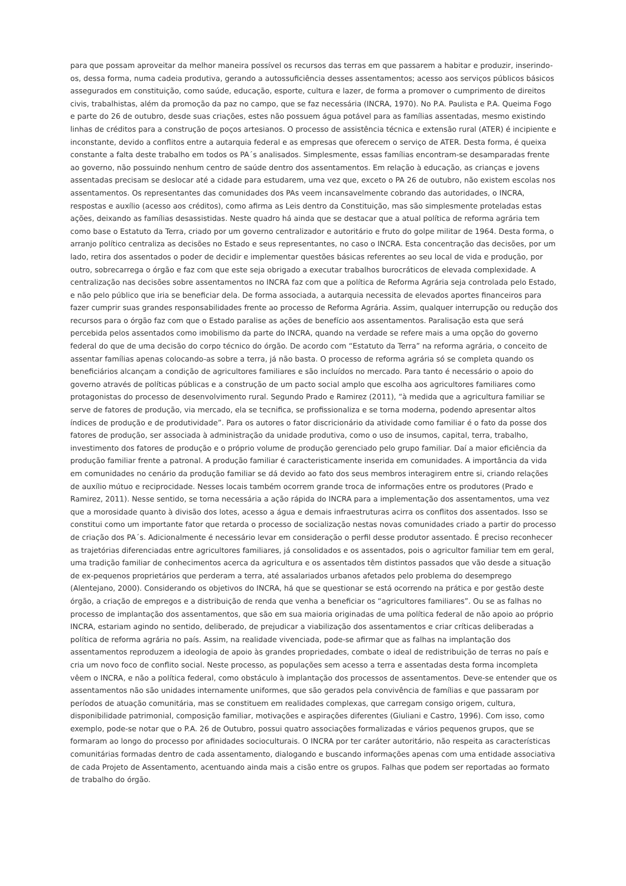para que possam aproveitar da melhor maneira possível os recursos das terras em que passarem a habitar e produzir, inserindo-os, dessa forma, numa cadeia produtiva, gerando a autossuficiência desses assentamentos; acesso aos serviços públicos básicos assegurados em constituição, como saúde, educação, esporte, cultura e lazer, de forma a promover o cumprimento de direitos civis, trabalhistas, além da promoção da paz no campo, que se faz necessária (INCRA, 1970). No P.A. Paulista e P.A. Queima Fogo e parte do 26 de outubro, desde suas criações, estes não possuem água potável para as famílias assentadas, mesmo existindo linhas de créditos para a construção de poços artesianos. O processo de assistência técnica e extensão rural (ATER) é incipiente e inconstante, devido a conflitos entre a autarquia federal e as empresas que oferecem o serviço de ATER. Desta forma, é queixa constante a falta deste trabalho em todos os PA´s analisados. Simplesmente, essas famílias encontram-se desamparadas frente ao governo, não possuindo nenhum centro de saúde dentro dos assentamentos. Em relação à educação, as crianças e jovens assentadas precisam se deslocar até a cidade para estudarem, uma vez que, exceto o PA 26 de outubro, não existem escolas nos assentamentos. Os representantes das comunidades dos PAs veem incansavelmente cobrando das autoridades, o INCRA, respostas e auxílio (acesso aos créditos), como afirma as Leis dentro da Constituição, mas são simplesmente proteladas estas ações, deixando as famílias desassistidas. Neste quadro há ainda que se destacar que a atual política de reforma agrária tem como base o Estatuto da Terra, criado por um governo centralizador e autoritário e fruto do golpe militar de 1964. Desta forma, o arranjo político centraliza as decisões no Estado e seus representantes, no caso o INCRA. Esta concentração das decisões, por um lado, retira dos assentados o poder de decidir e implementar questões básicas referentes ao seu local de vida e produção, por outro, sobrecarrega o órgão e faz com que este seja obrigado a executar trabalhos burocráticos de elevada complexidade. A centralização nas decisões sobre assentamentos no INCRA faz com que a política de Reforma Agrária seja controlada pelo Estado, e não pelo público que iria se beneficiar dela. De forma associada, a autarquia necessita de elevados aportes financeiros para fazer cumprir suas grandes responsabilidades frente ao processo de Reforma Agrária. Assim, qualquer interrupção ou redução dos recursos para o órgão faz com que o Estado paralise as ações de benefício aos assentamentos. Paralisação esta que será percebida pelos assentados como imobilismo da parte do INCRA, quando na verdade se refere mais a uma opção do governo federal do que de uma decisão do corpo técnico do órgão. De acordo com “Estatuto da Terra” na reforma agrária, o conceito de assentar famílias apenas colocando-as sobre a terra, já não basta. O processo de reforma agrária só se completa quando os beneficiários alcançam a condição de agricultores familiares e são incluídos no mercado. Para tanto é necessário o apoio do governo através de políticas públicas e a construção de um pacto social amplo que escolha aos agricultores familiares como protagonistas do processo de desenvolvimento rural. Segundo Prado e Ramirez (2011), “à medida que a agricultura familiar se serve de fatores de produção, via mercado, ela se tecnifica, se profissionaliza e se torna moderna, podendo apresentar altos índices de produção e de produtividade”. Para os autores o fator discricionário da atividade como familiar é o fato da posse dos fatores de produção, ser associada à administração da unidade produtiva, como o uso de insumos, capital, terra, trabalho, investimento dos fatores de produção e o próprio volume de produção gerenciado pelo grupo familiar. Daí a maior eficiência da produção familiar frente a patronal. A produção familiar é caracteristicamente inserida em comunidades. A importância da vida em comunidades no cenário da produção familiar se dá devido ao fato dos seus membros interagirem entre si, criando relações de auxílio mútuo e reciprocidade. Nesses locais também ocorrem grande troca de informações entre os produtores (Prado e Ramirez, 2011). Nesse sentido, se torna necessária a ação rápida do INCRA para a implementação dos assentamentos, uma vez que a morosidade quanto à divisão dos lotes, acesso a água e demais infraestruturas acirra os conflitos dos assentados. Isso se constitui como um importante fator que retarda o processo de socialização nestas novas comunidades criado a partir do processo de criação dos PA´s. Adicionalmente é necessário levar em consideração o perfil desse produtor assentado. É preciso reconhecer as trajetórias diferenciadas entre agricultores familiares, já consolidados e os assentados, pois o agricultor familiar tem em geral, uma tradição familiar de conhecimentos acerca da agricultura e os assentados têm distintos passados que vão desde a situação de ex-pequenos proprietários que perderam a terra, até assalariados urbanos afetados pelo problema do desemprego (Alentejano, 2000). Considerando os objetivos do INCRA, há que se questionar se está ocorrendo na prática e por gestão deste órgão, a criação de empregos e a distribuição de renda que venha a beneficiar os “agricultores familiares”. Ou se as falhas no processo de implantação dos assentamentos, que são em sua maioria originadas de uma política federal de não apoio ao próprio INCRA, estariam agindo no sentido, deliberado, de prejudicar a viabilização dos assentamentos e criar críticas deliberadas a política de reforma agrária no país. Assim, na realidade vivenciada, pode-se afirmar que as falhas na implantação dos assentamentos reproduzem a ideologia de apoio às grandes propriedades, combate o ideal de redistribuição de terras no país e cria um novo foco de conflito social. Neste processo, as populações sem acesso a terra e assentadas desta forma incompleta vêem o INCRA, e não a política federal, como obstáculo à implantação dos processos de assentamentos. Deve-se entender que os assentamentos não são unidades internamente uniformes, que são gerados pela convivência de famílias e que passaram por períodos de atuação comunitária, mas se constituem em realidades complexas, que carregam consigo origem, cultura, disponibilidade patrimonial, composição familiar, motivações e aspirações diferentes (Giuliani e Castro, 1996). Com isso, como exemplo, pode-se notar que o P.A. 26 de Outubro, possui quatro associações formalizadas e vários pequenos grupos, que se formaram ao longo do processo por afinidades socioculturais. O INCRA por ter caráter autoritário, não respeita as características comunitárias formadas dentro de cada assentamento, dialogando e buscando informações apenas com uma entidade associativa de cada Projeto de Assentamento, acentuando ainda mais a cisão entre os grupos. Falhas que podem ser reportadas ao formato de trabalho do órgão.